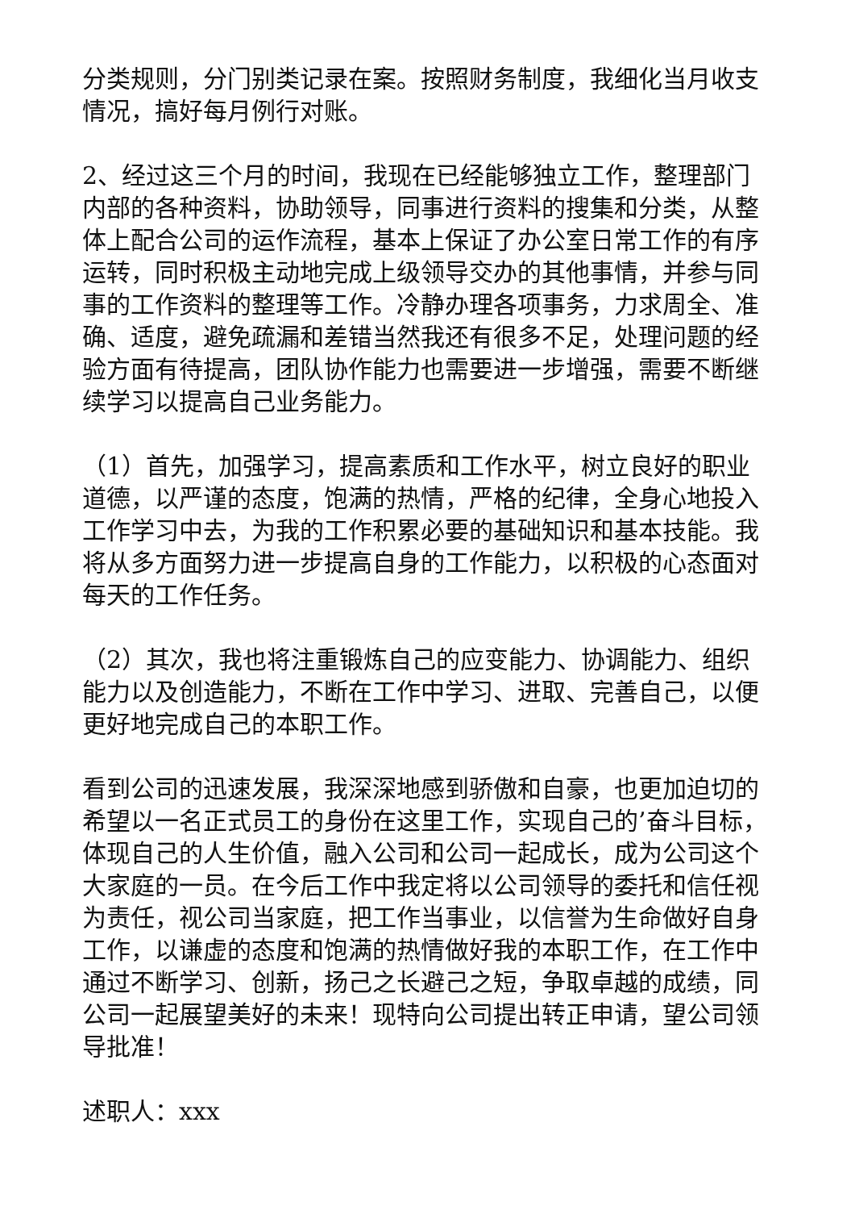分类规则，分门别类记录在案。按照财务制度，我细化当月收支情况，搞好每月例行对账。
2、经过这三个月的时间，我现在已经能够独立工作，整理部门内部的各种资料，协助领导，同事进行资料的搜集和分类，从整体上配合公司的运作流程，基本上保证了办公室日常工作的有序运转，同时积极主动地完成上级领导交办的其他事情，并参与同事的工作资料的整理等工作。冷静办理各项事务，力求周全、准确、适度，避免疏漏和差错当然我还有很多不足，处理问题的经验方面有待提高，团队协作能力也需要进一步增强，需要不断继续学习以提高自己业务能力。
（1）首先，加强学习，提高素质和工作水平，树立良好的职业道德，以严谨的态度，饱满的热情，严格的纪律，全身心地投入工作学习中去，为我的工作积累必要的基础知识和基本技能。我将从多方面努力进一步提高自身的工作能力，以积极的心态面对每天的工作任务。
（2）其次，我也将注重锻炼自己的应变能力、协调能力、组织能力以及创造能力，不断在工作中学习、进取、完善自己，以便更好地完成自己的本职工作。
看到公司的迅速发展，我深深地感到骄傲和自豪，也更加迫切的希望以一名正式员工的身份在这里工作，实现自己的’奋斗目标，体现自己的人生价值，融入公司和公司一起成长，成为公司这个大家庭的一员。在今后工作中我定将以公司领导的委托和信任视为责任，视公司当家庭，把工作当事业，以信誉为生命做好自身工作，以谦虚的态度和饱满的热情做好我的本职工作，在工作中通过不断学习、创新，扬己之长避己之短，争取卓越的成绩，同公司一起展望美好的未来！现特向公司提出转正申请，望公司领导批准！
述职人：xxx